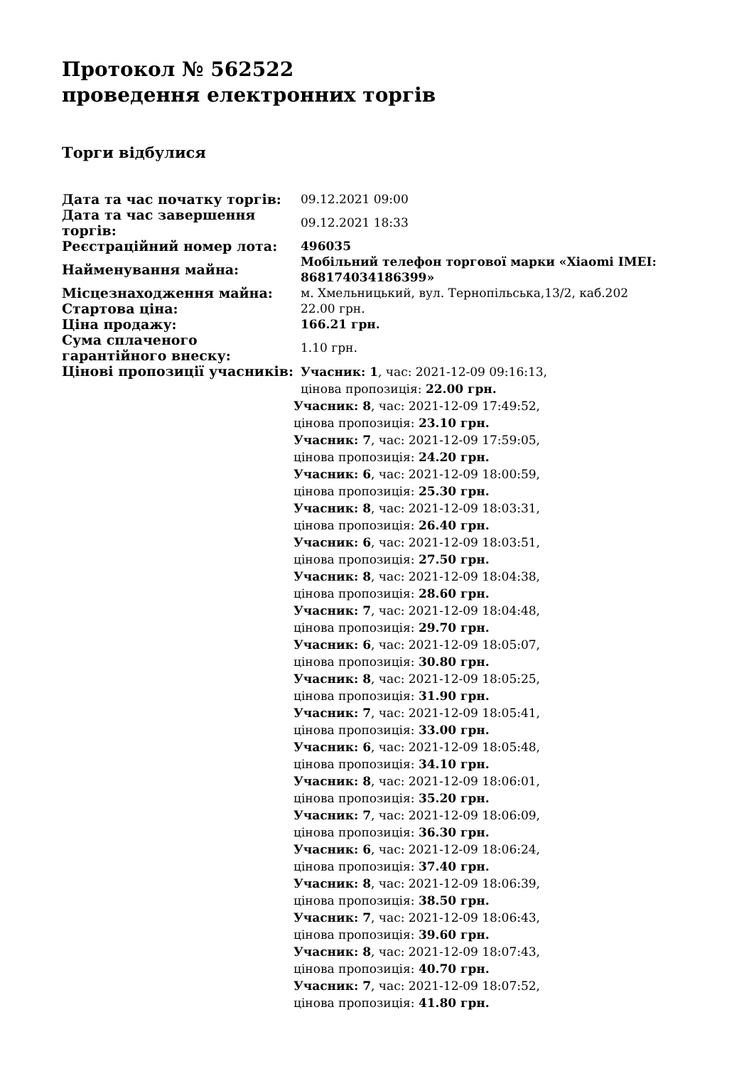Протокол № 562522
проведення електронних торгів
Торги відбулися
| Дата та час початку торгів: | 09.12.2021 09:00 |
| Дата та час завершення торгів: | 09.12.2021 18:33 |
| Реєстраційний номер лота: | 496035 |
| Найменування майна: | Мобільний телефон торгової марки «Xiaomi IMEI: 868174034186399» |
| Місцезнаходження майна: | м. Хмельницький, вул. Тернопільська,13/2, каб.202 |
| Стартова ціна: | 22.00 грн. |
| Ціна продажу: | 166.21 грн. |
| Сума сплаченого гарантійного внеску: | 1.10 грн. |
| Цінові пропозиції учасників: | Учасник: 1 , час: 2021-12-09 09:16:13, цінова пропозиція: 22.00 грн. Учасник: 8 , час: 2021-12-09 17:49:52, цінова пропозиція: 23.10 грн. Учасник: 7 , час: 2021-12-09 17:59:05, цінова пропозиція: 24.20 грн. Учасник: 6 , час: 2021-12-09 18:00:59, цінова пропозиція: 25.30 грн. Учасник: 8 , час: 2021-12-09 18:03:31, цінова пропозиція: 26.40 грн. Учасник: 6 , час: 2021-12-09 18:03:51, цінова пропозиція: 27.50 грн. Учасник: 8 , час: 2021-12-09 18:04:38, цінова пропозиція: 28.60 грн. Учасник: 7 , час: 2021-12-09 18:04:48, цінова пропозиція: 29.70 грн. Учасник: 6 , час: 2021-12-09 18:05:07, цінова пропозиція: 30.80 грн. Учасник: 8 , час: 2021-12-09 18:05:25, цінова пропозиція: 31.90 грн. Учасник: 7 , час: 2021-12-09 18:05:41, цінова пропозиція: 33.00 грн. Учасник: 6 , час: 2021-12-09 18:05:48, цінова пропозиція: 34.10 грн. Учасник: 8 , час: 2021-12-09 18:06:01, цінова пропозиція: 35.20 грн. Учасник: 7 , час: 2021-12-09 18:06:09, цінова пропозиція: 36.30 грн. Учасник: 6 , час: 2021-12-09 18:06:24, цінова пропозиція: 37.40 грн. Учасник: 8 , час: 2021-12-09 18:06:39, цінова пропозиція: 38.50 грн. Учасник: 7 , час: 2021-12-09 18:06:43, цінова пропозиція: 39.60 грн. Учасник: 8 , час: 2021-12-09 18:07:43, цінова пропозиція: 40.70 грн. Учасник: 7 , час: 2021-12-09 18:07:52, цінова пропозиція: 41.80 грн. |